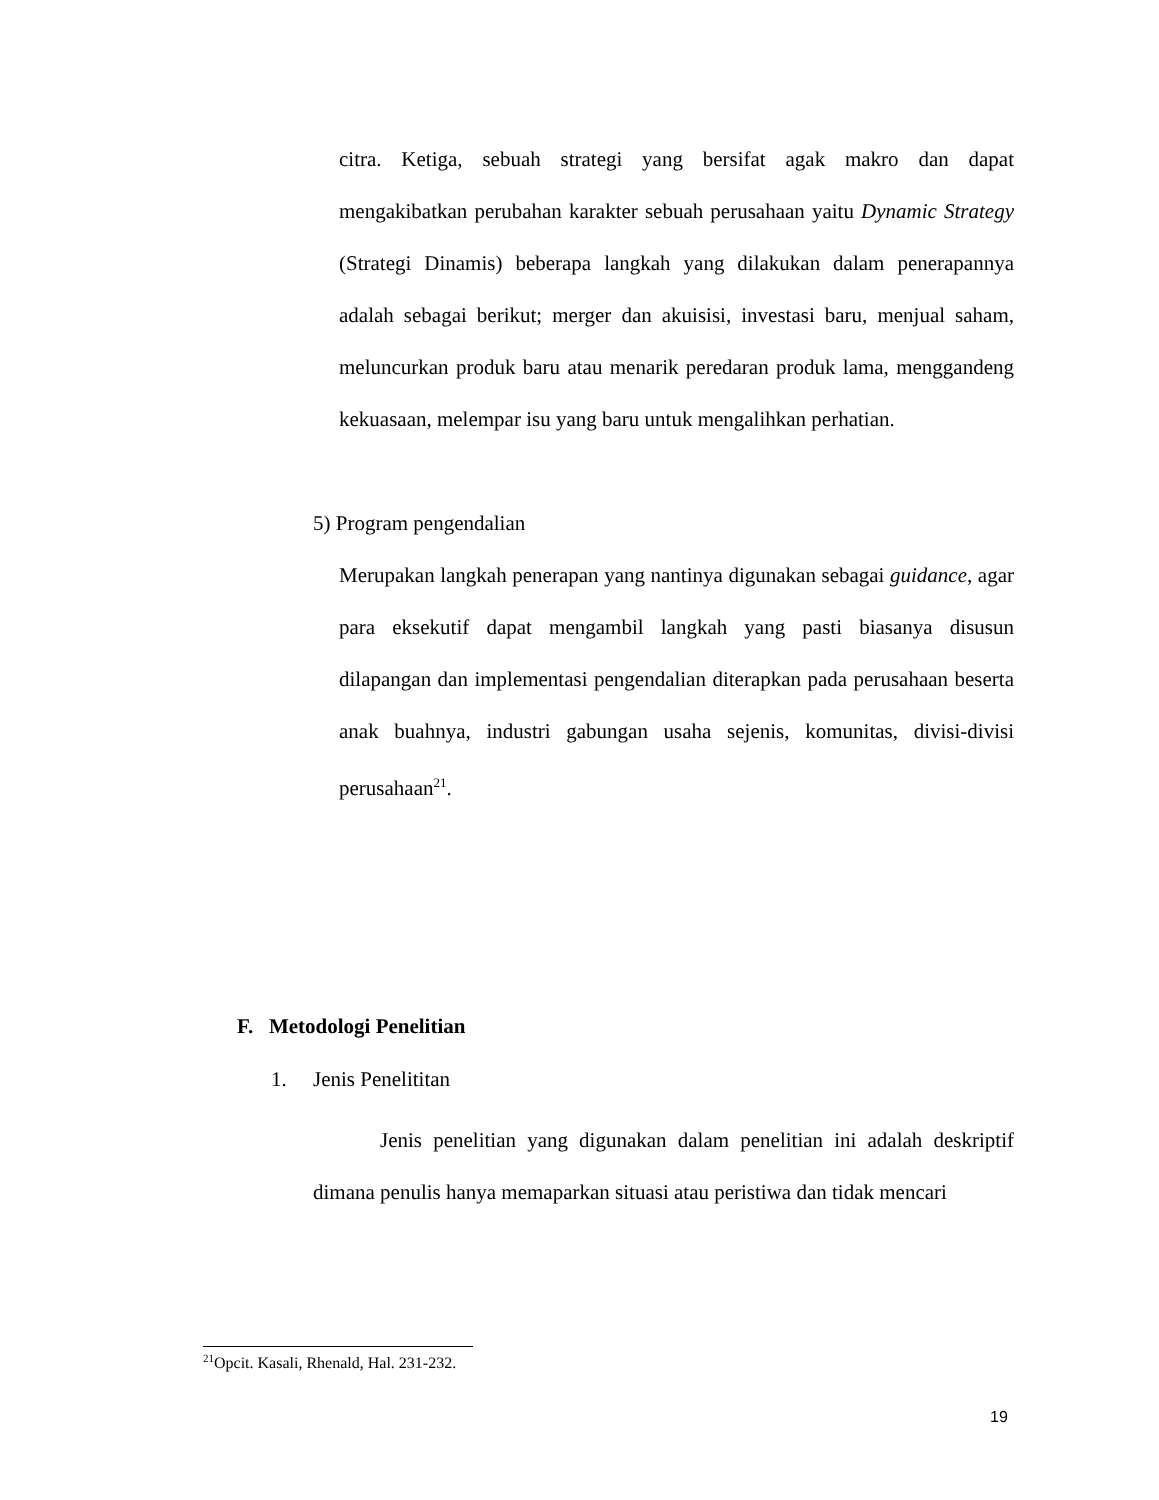citra. Ketiga, sebuah strategi yang bersifat agak makro dan dapat mengakibatkan perubahan karakter sebuah perusahaan yaitu Dynamic Strategy (Strategi Dinamis) beberapa langkah yang dilakukan dalam penerapannya adalah sebagai berikut; merger dan akuisisi, investasi baru, menjual saham, meluncurkan produk baru atau menarik peredaran produk lama, menggandeng kekuasaan, melempar isu yang baru untuk mengalihkan perhatian.
5) Program pengendalian
Merupakan langkah penerapan yang nantinya digunakan sebagai guidance, agar para eksekutif dapat mengambil langkah yang pasti biasanya disusun dilapangan dan implementasi pengendalian diterapkan pada perusahaan beserta anak buahnya, industri gabungan usaha sejenis, komunitas, divisi-divisi perusahaan<sup>21</sup>.
F. Metodologi Penelitian
1. Jenis Penelititan
Jenis penelitian yang digunakan dalam penelitian ini adalah deskriptif dimana penulis hanya memaparkan situasi atau peristiwa dan tidak mencari
<sup>21</sup> Opcit. Kasali, Rhenald, Hal. 231-232.
19